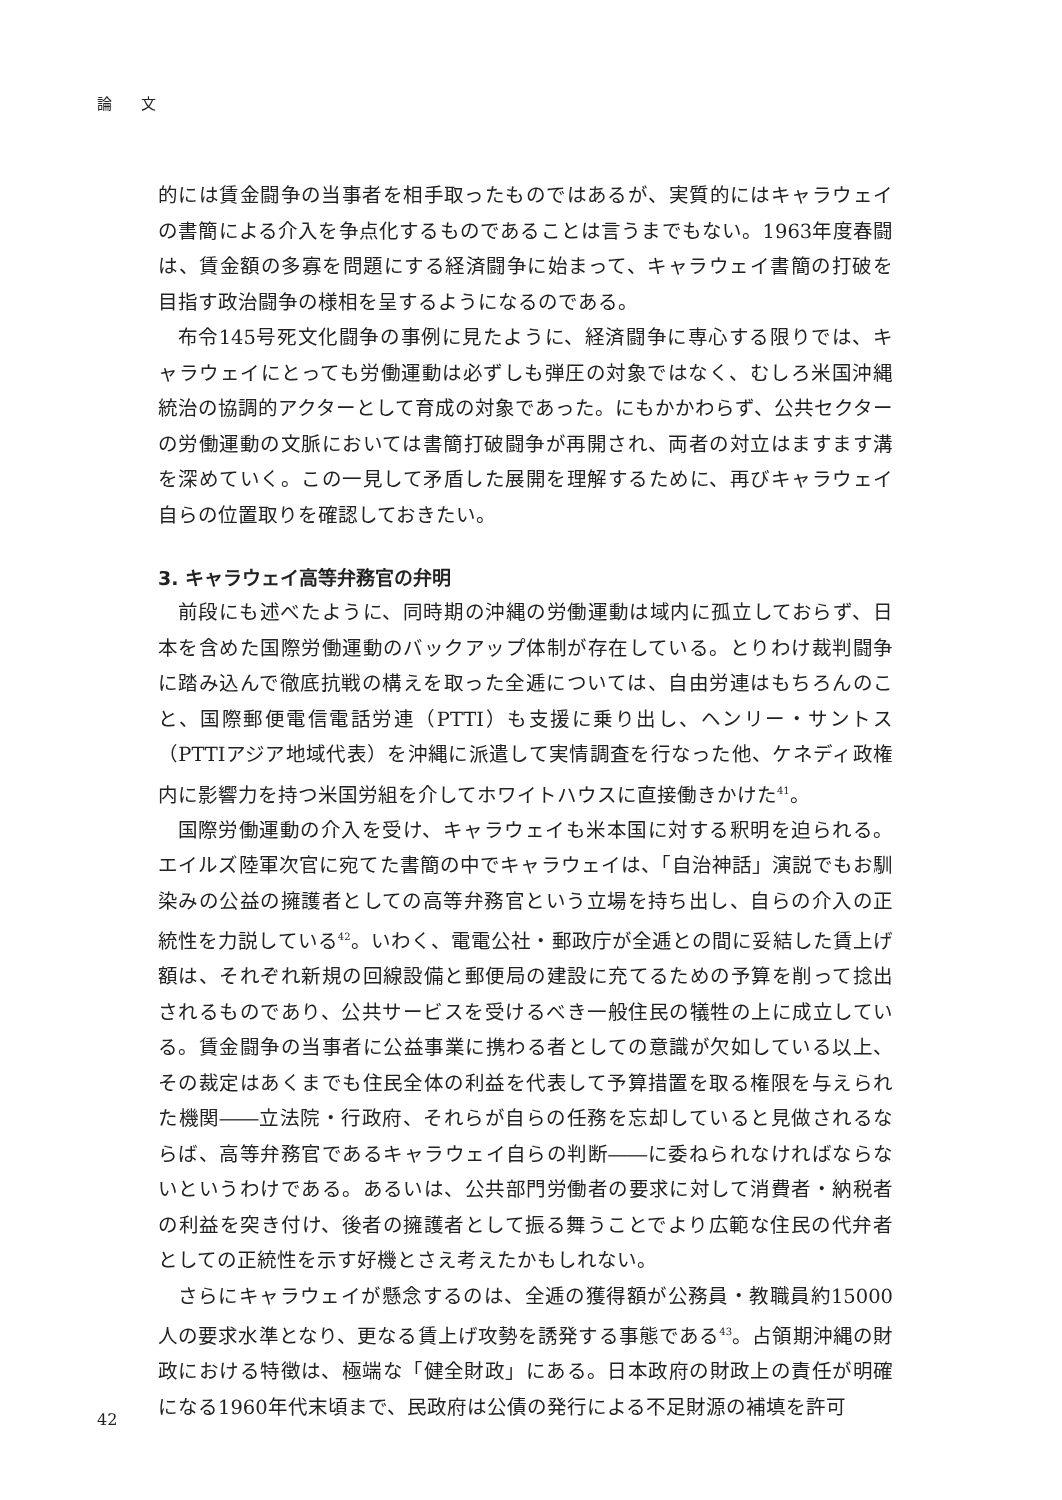論 文
的には賃金闘争の当事者を相手取ったものではあるが、実質的にはキャラウェイの書簡による介入を争点化するものであることは言うまでもない。1963年度春闘は、賃金額の多寡を問題にする経済闘争に始まって、キャラウェイ書簡の打破を目指す政治闘争の様相を呈するようになるのである。
布令145号死文化闘争の事例に見たように、経済闘争に専心する限りでは、キャラウェイにとっても労働運動は必ずしも弾圧の対象ではなく、むしろ米国沖縄統治の協調的アクターとして育成の対象であった。にもかかわらず、公共セクターの労働運動の文脈においては書簡打破闘争が再開され、両者の対立はますます溝を深めていく。この一見して矛盾した展開を理解するために、再びキャラウェイ自らの位置取りを確認しておきたい。
3. キャラウェイ高等弁務官の弁明
前段にも述べたように、同時期の沖縄の労働運動は域内に孤立しておらず、日本を含めた国際労働運動のバックアップ体制が存在している。とりわけ裁判闘争に踏み込んで徹底抗戦の構えを取った全逓については、自由労連はもちろんのこと、国際郵便電信電話労連（PTTI）も支援に乗り出し、ヘンリー・サントス（PTTIアジア地域代表）を沖縄に派遣して実情調査を行なった他、ケネディ政権内に影響力を持つ米国労組を介してホワイトハウスに直接働きかけた<sup>41</sup>。
国際労働運動の介入を受け、キャラウェイも米本国に対する釈明を迫られる。エイルズ陸軍次官に宛てた書簡の中でキャラウェイは、「自治神話」演説でもお馴染みの公益の擁護者としての高等弁務官という立場を持ち出し、自らの介入の正統性を力説している<sup>42</sup>。いわく、電電公社・郵政庁が全逓との間に妥結した賃上げ額は、それぞれ新規の回線設備と郵便局の建設に充てるための予算を削って捻出されるものであり、公共サービスを受けるべき一般住民の犠牲の上に成立している。賃金闘争の当事者に公益事業に携わる者としての意識が欠如している以上、その裁定はあくまでも住民全体の利益を代表して予算措置を取る権限を与えられた機関――立法院・行政府、それらが自らの任務を忘却していると見做されるならば、高等弁務官であるキャラウェイ自らの判断――に委ねられなければならないというわけである。あるいは、公共部門労働者の要求に対して消費者・納税者の利益を突き付け、後者の擁護者として振る舞うことでより広範な住民の代弁者としての正統性を示す好機とさえ考えたかもしれない。
さらにキャラウェイが懸念するのは、全逓の獲得額が公務員・教職員約15000人の要求水準となり、更なる賃上げ攻勢を誘発する事態である<sup>43</sup>。占領期沖縄の財政における特徴は、極端な「健全財政」にある。日本政府の財政上の責任が明確になる1960年代末頃まで、民政府は公債の発行による不足財源の補填を許可
42